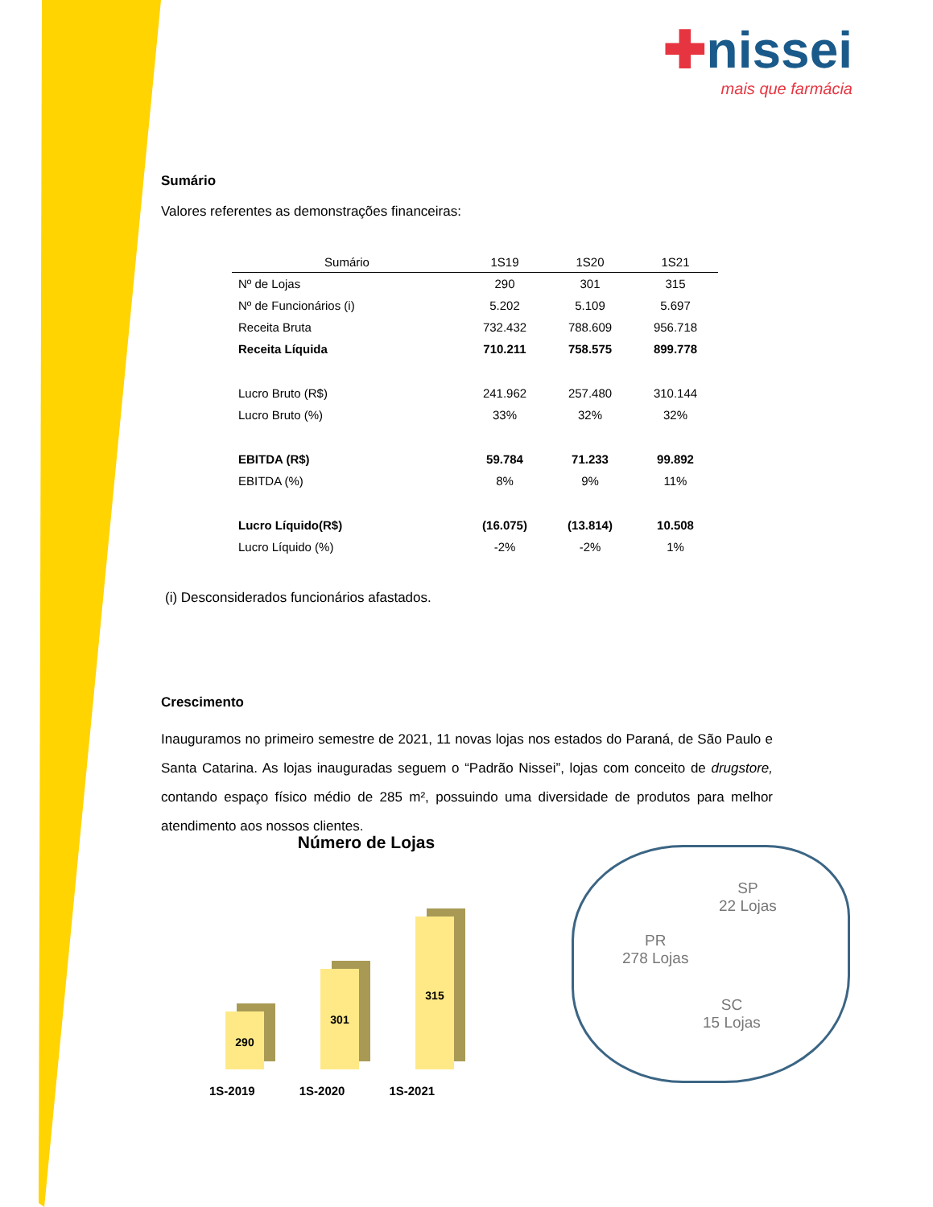✚nissei
mais que farmácia
Sumário
Valores referentes as demonstrações financeiras:
| Sumário | 1S19 | 1S20 | 1S21 |
| --- | --- | --- | --- |
| Nº de Lojas | 290 | 301 | 315 |
| Nº de Funcionários (i) | 5.202 | 5.109 | 5.697 |
| Receita Bruta | 732.432 | 788.609 | 956.718 |
| Receita Líquida | 710.211 | 758.575 | 899.778 |
| Lucro Bruto (R$) | 241.962 | 257.480 | 310.144 |
| Lucro Bruto (%) | 33% | 32% | 32% |
| EBITDA (R$) | 59.784 | 71.233 | 99.892 |
| EBITDA (%) | 8% | 9% | 11% |
| Lucro Líquido(R$) | (16.075) | (13.814) | 10.508 |
| Lucro Líquido (%) | -2% | -2% | 1% |
(i) Desconsiderados funcionários afastados.
Crescimento
Inauguramos no primeiro semestre de 2021, 11 novas lojas nos estados do Paraná, de São Paulo e Santa Catarina. As lojas inauguradas seguem o “Padrão Nissei”, lojas com conceito de drugstore, contando espaço físico médio de 285 m², possuindo uma diversidade de produtos para melhor atendimento aos nossos clientes.
Número de Lojas
290
301
315
1S-2019 1S-2020 1S-2021
SP
22 Lojas
PR
278 Lojas
SC
15 Lojas